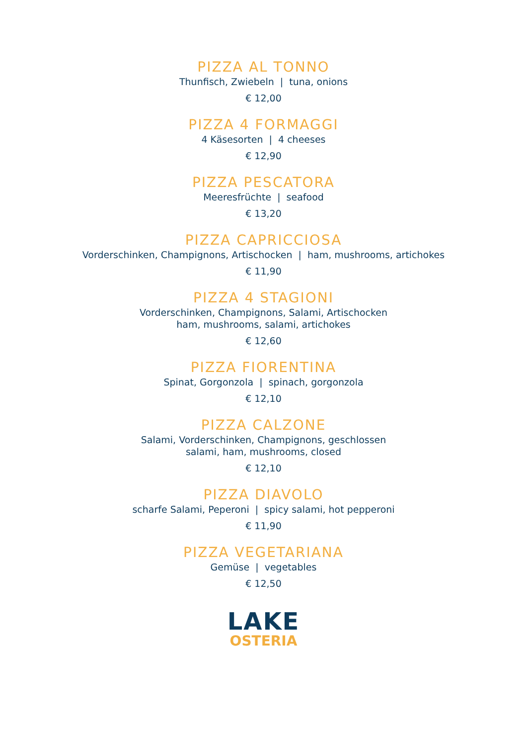PIZZA AL TONNO
Thunfisch, Zwiebeln | tuna, onions
€ 12,00
PIZZA 4 FORMAGGI
4 Käsesorten | 4 cheeses
€ 12,90
PIZZA PESCATORA
Meeresfrüchte | seafood
€ 13,20
PIZZA CAPRICCIOSA
Vorderschinken, Champignons, Artischocken | ham, mushrooms, artichokes
€ 11,90
PIZZA 4 STAGIONI
Vorderschinken, Champignons, Salami, Artischocken
ham, mushrooms, salami, artichokes
€ 12,60
PIZZA FIORENTINA
Spinat, Gorgonzola | spinach, gorgonzola
€ 12,10
PIZZA CALZONE
Salami, Vorderschinken, Champignons, geschlossen
salami, ham, mushrooms, closed
€ 12,10
PIZZA DIAVOLO
scharfe Salami, Peperoni | spicy salami, hot pepperoni
€ 11,90
PIZZA VEGETARIANA
Gemüse | vegetables
€ 12,50
LAKE
OSTERIA